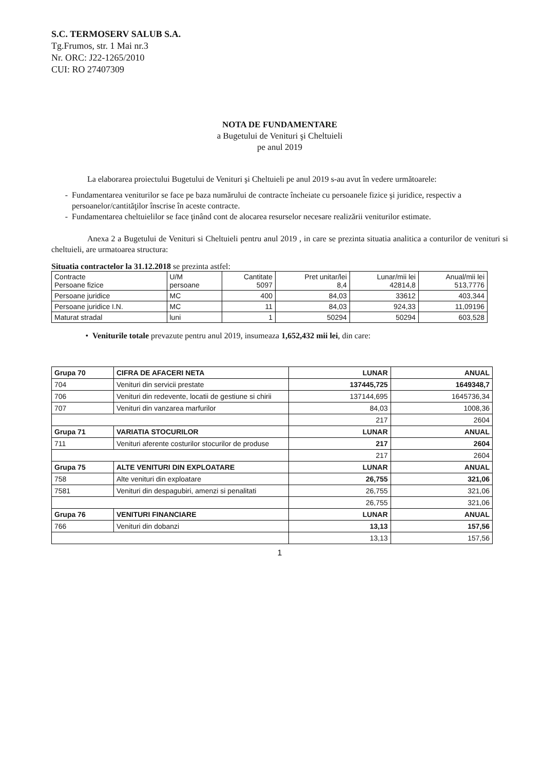S.C. TERMOSERV SALUB S.A.
Tg.Frumos, str. 1 Mai nr.3
Nr. ORC: J22-1265/2010
CUI: RO 27407309
NOTA DE FUNDAMENTARE
a Bugetului de Venituri şi Cheltuieli
pe anul 2019
La elaborarea proiectului Bugetului de Venituri şi Cheltuieli pe anul 2019 s-au avut în vedere următoarele:
Fundamentarea veniturilor se face pe baza numărului de contracte încheiate cu persoanele fizice şi juridice, respectiv a persoanelor/cantităţilor înscrise în aceste contracte.
Fundamentarea cheltuielilor se face ţinând cont de alocarea resurselor necesare realizării veniturilor estimate.
Anexa 2 a Bugetului de Venituri si Cheltuieli pentru anul 2019 , in care se prezinta situatia analitica a conturilor de venituri si cheltuieli, are urmatoarea structura:
Situatia contractelor la 31.12.2018 se prezinta astfel:
| Contracte Persoane fizice | U/M persoane | Cantitate 5097 | Pret unitar/lei 8,4 | Lunar/mii lei 42814,8 | Anual/mii lei 513,7776 |
| Persoane juridice | MC | 400 | 84,03 | 33612 | 403,344 |
| Persoane juridice I.N. | MC | 11 | 84,03 | 924,33 | 11,09196 |
| Maturat stradal | luni | 1 | 50294 | 50294 | 603,528 |
Veniturile totale prevazute pentru anul 2019, insumeaza 1,652,432 mii lei, din care:
| Grupa 70 | CIFRA DE AFACERI NETA | LUNAR | ANUAL |
| 704 | Venituri din servicii prestate | 137445,725 | 1649348,7 |
| 706 | Venituri din redevente, locatii de gestiune si chirii | 137144,695 | 1645736,34 |
| 707 | Venituri din vanzarea marfurilor | 84,03 | 1008,36 |
| | | 217 | 2604 |
| Grupa 71 | VARIATIA STOCURILOR | LUNAR | ANUAL |
| 711 | Venituri aferente costurilor stocurilor de produse | 217 | 2604 |
| | | 217 | 2604 |
| Grupa 75 | ALTE VENITURI DIN EXPLOATARE | LUNAR | ANUAL |
| 758 | Alte venituri din exploatare | 26,755 | 321,06 |
| 7581 | Venituri din despagubiri, amenzi si penalitati | 26,755 | 321,06 |
| | | 26,755 | 321,06 |
| Grupa 76 | VENITURI FINANCIARE | LUNAR | ANUAL |
| 766 | Venituri din dobanzi | 13,13 | 157,56 |
| | | 13,13 | 157,56 |
1